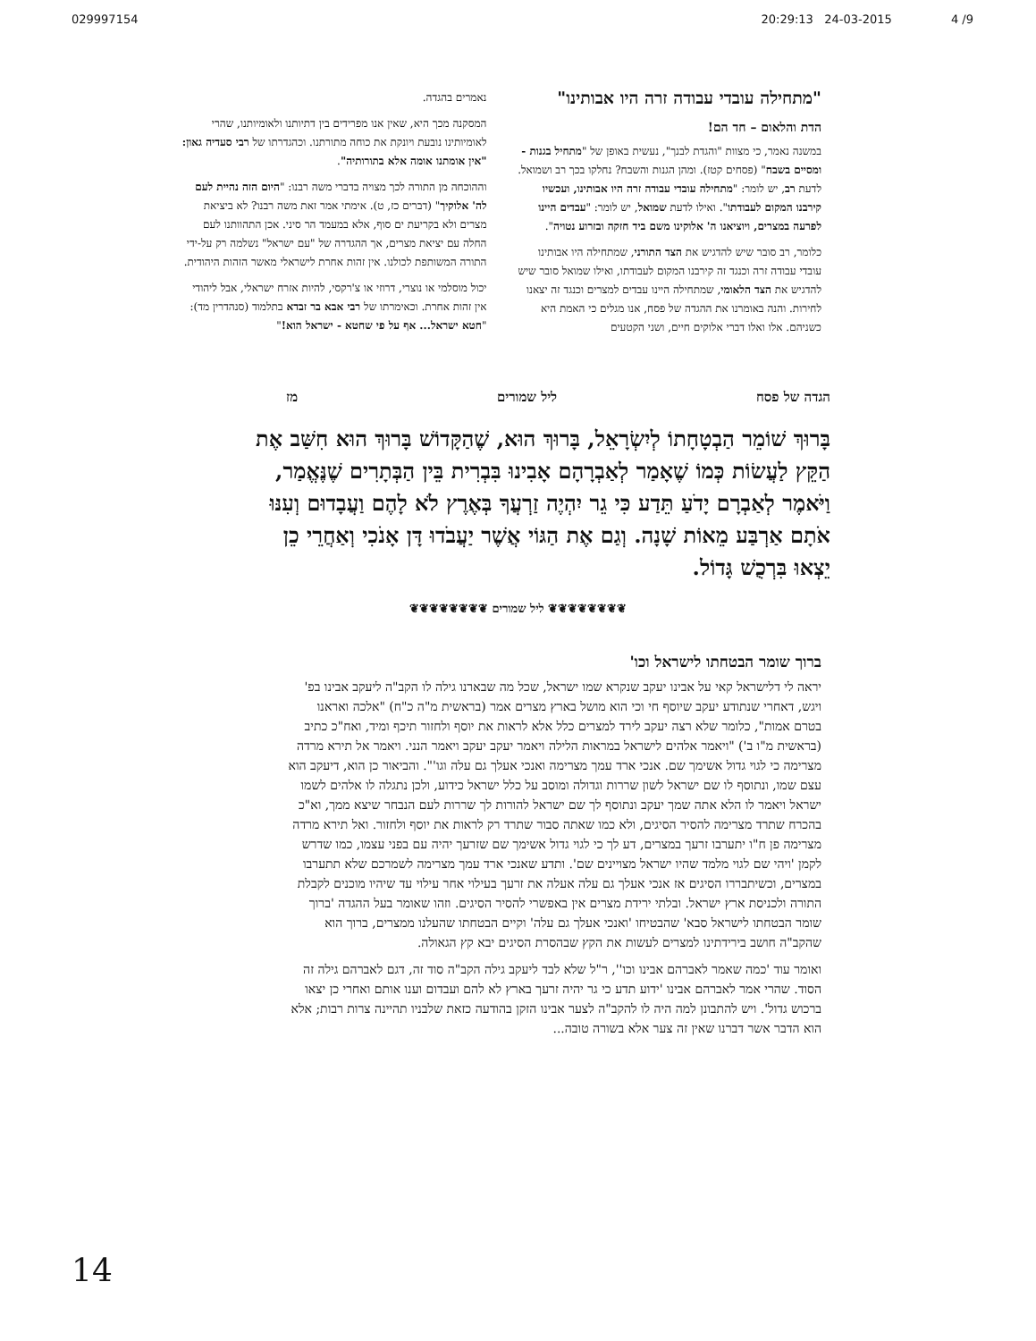029997154 20:29:13 24-03-2015 4 /9
"מתחילה עובדי עבודה זרה היו אבותינו"
הדת והלאום – חד הם!
במשנה נאמר, כי מצוות "והגדת לבנך", נעשית באופן של "מתחיל בגנות - ומסיים בשבח" (פסחים קטז). ומהן הגנות והשבח? נחלקו בכך רב ושמואל. לדעת רב, יש לומר: "מתחילה עובדי עבודה זרה היו אבותינו, ועכשיו קירבנו המקום לעבודתו". ואילו לדעת שמואל, יש לומר: "עבדים היינו לפרעה במצרים, ויוציאנו ה' אלוקינו משם ביד חזקה ובזרוע נטויה".
כלומר, רב סובר שיש להדגיש את הצד התורני, שמתחילה היו אבותינו עובדי עבודה זרה וכנגד זה קירבנו המקום לעבודתו, ואילו שמואל סובר שיש להדגיש את הצד הלאומי, שמתחילה היינו עבדים למצרים וכנגד זה יצאנו לחירות. והנה באומרנו את ההגדה של פסח, אנו מגלים כי האמת היא כשניהם. אלו ואלו דברי אלוקים חיים, ושני הקטעים
נאמרים בהגדה.
המסקנה מכך היא, שאין אנו מפרידים בין דתיותנו ולאומיותנו, שהרי לאומיותינו נובעת ויונקת את כוחה מתורתנו. וכהגדרתו של רבי סעדיה גאון: "אין אומתנו אומה אלא בתורותיה".
וההוכחה מן התורה לכך מצויה בדברי משה רבנו: "היום הזה נהיית לעם לה' אלוקיך" (דברים כז, ט). אימתי אמר זאת משה רבנו? לא ביציאת מצרים ולא בקריעת ים סוף, אלא במעמד הר סיני. אכן התהוותנו לעם החלה עם יציאת מצרים, אך ההגדרה של "עם ישראל" נשלמה רק על-ידי התורה המשותפת לכולנו. אין זהות אחרת לישראלי מאשר הזהות היהודית.
יכול מוסלמי או נוצרי, דרוזי או צ'רקסי, להיות אזרח ישראלי, אבל ליהודי אין זהות אחרת. וכאימרתו של רבי אבא בר זבדא בתלמוד (סנהדרין מד): "חטא ישראל... אף על פי שחטא - ישראל הוא!"
הגדה של פסח ליל שמורים מז
בָּרוּךְ שׁוֹמֵר הַבְטָחָתוֹ לְיִשְׂרָאֵל, בָּרוּךְ הוּא, שֶׁהַקָּדוֹשׁ בָּרוּךְ הוּא חִשַּׁב אֶת הַקֵּץ לַעֲשׂוֹת כְּמוֹ שֶׁאָמַר לְאַבְרָהָם אָבִינוּ בִּבְרִית בֵּין הַבְּתָרִים שֶׁנֶּאֱמַר, וַיֹּאמֶר לְאַבְרָם יָדֹעַ תֵּדַע כִּי גֵר יִהְיֶה זַרְעֲךָ בְּאֶרֶץ לֹא לָהֶם וַעֲבָדוּם וְעִנּוּ אֹתָם אַרְבַּע מֵאוֹת שָׁנָה. וְגַם אֶת הַגּוֹי אֲשֶׁר יַעֲבֹדוּ דָּן אָנֹכִי וְאַחֲרֵי כֵן יֵצְאוּ בִּרְכֻשׁ גָּדוֹל.
❦❦❦❦❦❦❦❦ ליל שמורים ❦❦❦❦❦❦❦❦
ברוך שומר הבטחתו לישראל וכו'
יראה לי דלישראל קאי על אבינו יעקב שנקרא שמו ישראל, שכל מה שבארנו גילה לו הקב"ה ליעקב אבינו בפ' ויגש, דאחרי שנתודע יעקב שיוסף חי וכי הוא מושל בארץ מצרים אמר (בראשית מ"ה כ"ח) "אלכה ואראנו בטרם אמות", כלומר שלא רצה יעקב לירד למצרים כלל אלא לראות את יוסף ולחזור תיכף ומיד, ואח"כ כתיב (בראשית מ"ו ב') "ויאמר אלהים לישראל במראות הלילה ויאמר יעקב יעקב ויאמר הנני. ויאמר אל תירא מרדה מצרימה כי לגוי גדול אשימך שם. אנכי ארד עמך מצרימה ואנכי אעלך גם עלה וגו'". והביאור כן הוא, דיעקב הוא עצם שמו, ונתוסף לו שם ישראל לשון שררות וגדולה ומוסב על כלל ישראל כידוע, ולכן נתגלה לו אלהים לשמו ישראל ויאמר לו הלא אתה שמך יעקב ונתוסף לך שם ישראל להורות לך שררות לעם הנבחר שיצא ממך, וא"כ בהכרח שתרד מצרימה להסיר הסיגים, ולא כמו שאתה סבור שתרד רק לראות את יוסף ולחזור. ואל תירא מרדה מצרימה פן ח"ו יתערבו זרעך במצרים, דע לך כי לגוי גדול אשימך שם שזרעך יהיה עם בפני עצמו, כמו שדרש לקמן 'ויהי שם לגוי מלמד שהיו ישראל מצויינים שם'. ותדע שאנכי ארד עמך מצרימה לשמרכם שלא תתערבו במצרים, וכשיתבררו הסיגים אז אנכי אעלך גם עלה אעלה את זרעך בעילוי אחר עילוי עד שיהיו מוכנים לקבלת התורה ולכניסת ארץ ישראל. ובלתי ירידת מצרים אין באפשרי להסיר הסיגים. וזהו שאומר בעל ההגדה 'ברוך שומר הבטחתו לישראל סבא' שהבטיחו 'ואנכי אעלך גם עלה' וקיים הבטחתו שהעלנו ממצרים, ברוך הוא שהקב"ה חושב בירידתינו למצרים לעשות את הקץ שבהסרת הסיגים יבא קץ הגאולה.
ואומר עוד 'כמה שאמר לאברהם אבינו וכו'', ר"ל שלא לבד ליעקב גילה הקב"ה סוד זה, דגם לאברהם גילה זה הסוד. שהרי אמר לאברהם אבינו 'ידוע תדע כי גר יהיה זרעך בארץ לא להם ועבדום וענו אותם ואחרי כן יצאו ברכוש גדול'. ויש להתבונן למה היה לו להקב"ה לצער אבינו הזקן בהודעה כזאת שלבניו תהיינה צרות רבות; אלא הוא הדבר אשר דברנו שאין זה צער אלא בשורה טובה...
14